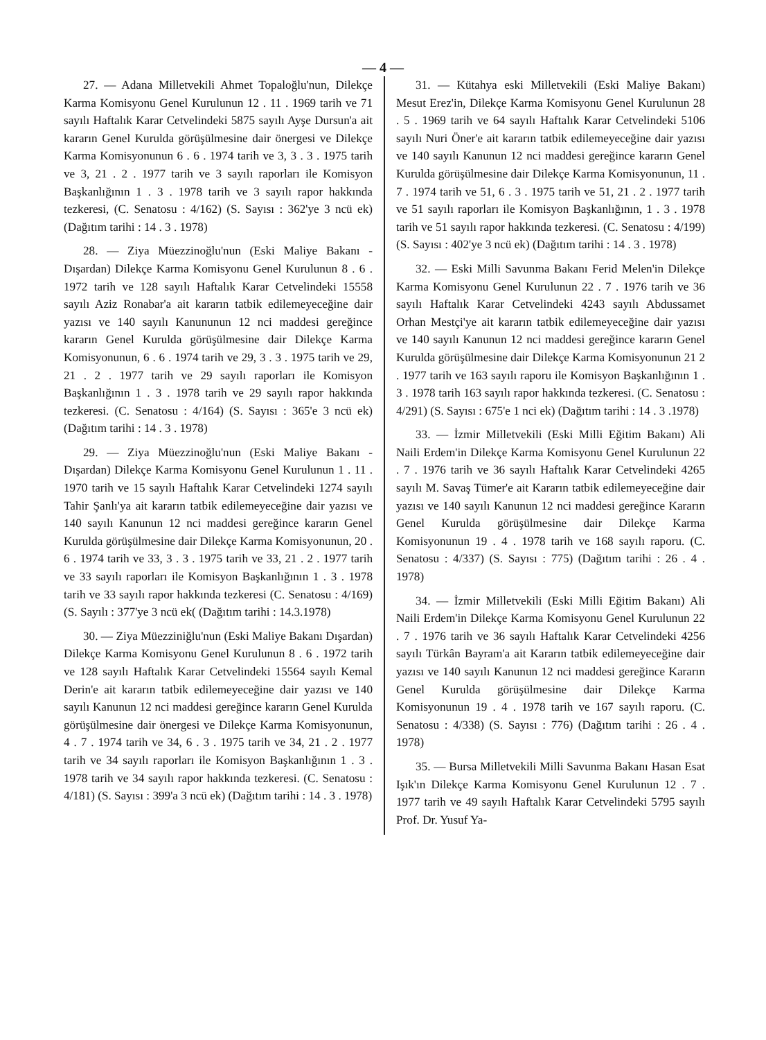— 4 —
27. — Adana Milletvekili Ahmet Topaloğlu'nun, Dilekçe Karma Komisyonu Genel Kurulunun 12 . 11 . 1969 tarih ve 71 sayılı Haftalık Karar Cetvelindeki 5875 sayılı Ayşe Dursun'a ait kararın Genel Kurulda görüşülmesine dair önergesi ve Dilekçe Karma Komisyonunun 6 . 6 . 1974 tarih ve 3, 3 . 3 . 1975 tarih ve 3, 21 . 2 . 1977 tarih ve 3 sayılı raporları ile Komisyon Başkanlığının 1 . 3 . 1978 tarih ve 3 sayılı rapor hakkında tezkeresi, (C. Senatosu : 4/162) (S. Sayısı : 362'ye 3 ncü ek) (Dağıtım tarihi : 14 . 3 . 1978)
28. — Ziya Müezzinoğlu'nun (Eski Maliye Bakanı - Dışardan) Dilekçe Karma Komisyonu Genel Kurulunun 8 . 6 . 1972 tarih ve 128 sayılı Haftalık Karar Cetvelindeki 15558 sayılı Aziz Ronabar'a ait kararın tatbik edilemeyeceğine dair yazısı ve 140 sayılı Kanununun 12 nci maddesi gereğince kararın Genel Kurulda görüşülmesine dair Dilekçe Karma Komisyonunun, 6 . 6 . 1974 tarih ve 29, 3 . 3 . 1975 tarih ve 29, 21 . 2 . 1977 tarih ve 29 sayılı raporları ile Komisyon Başkanlığının 1 . 3 . 1978 tarih ve 29 sayılı rapor hakkında tezkeresi. (C. Senatosu : 4/164) (S. Sayısı : 365'e 3 ncü ek) (Dağıtım tarihi : 14 . 3 . 1978)
29. — Ziya Müezzinoğlu'nun (Eski Maliye Bakanı - Dışardan) Dilekçe Karma Komisyonu Genel Kurulunun 1 . 11 . 1970 tarih ve 15 sayılı Haftalık Karar Cetvelindeki 1274 sayılı Tahir Şanlı'ya ait kararın tatbik edilemeyeceğine dair yazısı ve 140 sayılı Kanunun 12 nci maddesi gereğince kararın Genel Kurulda görüşülmesine dair Dilekçe Karma Komisyonunun, 20 . 6 . 1974 tarih ve 33, 3 . 3 . 1975 tarih ve 33, 21 . 2 . 1977 tarih ve 33 sayılı raporları ile Komisyon Başkanlığının 1 . 3 . 1978 tarih ve 33 sayılı rapor hakkında tezkeresi (C. Senatosu : 4/169) (S. Sayılı : 377'ye 3 ncü ek( (Dağıtım tarihi : 14.3.1978)
30. — Ziya Müezziniğlu'nun (Eski Maliye Bakanı Dışardan) Dilekçe Karma Komisyonu Genel Kurulunun 8 . 6 . 1972 tarih ve 128 sayılı Haftalık Karar Cetvelindeki 15564 sayılı Kemal Derin'e ait kararın tatbik edilemeyeceğine dair yazısı ve 140 sayılı Kanunun 12 nci maddesi gereğince kararın Genel Kurulda görüşülmesine dair önergesi ve Dilekçe Karma Komisyonunun, 4 . 7 . 1974 tarih ve 34, 6 . 3 . 1975 tarih ve 34, 21 . 2 . 1977 tarih ve 34 sayılı raporları ile Komisyon Başkanlığının 1 . 3 . 1978 tarih ve 34 sayılı rapor hakkında tezkeresi. (C. Senatosu : 4/181) (S. Sayısı : 399'a 3 ncü ek) (Dağıtım tarihi : 14 . 3 . 1978)
31. — Kütahya eski Milletvekili (Eski Maliye Bakanı) Mesut Erez'in, Dilekçe Karma Komisyonu Genel Kurulunun 28 . 5 . 1969 tarih ve 64 sayılı Haftalık Karar Cetvelindeki 5106 sayılı Nuri Öner'e ait kararın tatbik edilemeyeceğine dair yazısı ve 140 sayılı Kanunun 12 nci maddesi gereğince kararın Genel Kurulda görüşülmesine dair Dilekçe Karma Komisyonunun, 11 . 7 . 1974 tarih ve 51, 6 . 3 . 1975 tarih ve 51, 21 . 2 . 1977 tarih ve 51 sayılı raporları ile Komisyon Başkanlığının, 1 . 3 . 1978 tarih ve 51 sayılı rapor hakkında tezkeresi. (C. Senatosu : 4/199) (S. Sayısı : 402'ye 3 ncü ek) (Dağıtım tarihi : 14 . 3 . 1978)
32. — Eski Milli Savunma Bakanı Ferid Melen'in Dilekçe Karma Komisyonu Genel Kurulunun 22 . 7 . 1976 tarih ve 36 sayılı Haftalık Karar Cetvelindeki 4243 sayılı Abdussamet Orhan Mestçi'ye ait kararın tatbik edilemeyeceğine dair yazısı ve 140 sayılı Kanunun 12 nci maddesi gereğince kararın Genel Kurulda görüşülmesine dair Dilekçe Karma Komisyonunun 21 2 . 1977 tarih ve 163 sayılı raporu ile Komisyon Başkanlığının 1 . 3 . 1978 tarih 163 sayılı rapor hakkında tezkeresi. (C. Senatosu : 4/291) (S. Sayısı : 675'e 1 nci ek) (Dağıtım tarihi : 14 . 3 .1978)
33. — İzmir Milletvekili (Eski Milli Eğitim Bakanı) Ali Naili Erdem'in Dilekçe Karma Komisyonu Genel Kurulunun 22 . 7 . 1976 tarih ve 36 sayılı Haftalık Karar Cetvelindeki 4265 sayılı M. Savaş Tümer'e ait Kararın tatbik edilemeyeceğine dair yazısı ve 140 sayılı Kanunun 12 nci maddesi gereğince Kararın Genel Kurulda görüşülmesine dair Dilekçe Karma Komisyonunun 19 . 4 . 1978 tarih ve 168 sayılı raporu. (C. Senatosu : 4/337) (S. Sayısı : 775) (Dağıtım tarihi : 26 . 4 . 1978)
34. — İzmir Milletvekili (Eski Milli Eğitim Bakanı) Ali Naili Erdem'in Dilekçe Karma Komisyonu Genel Kurulunun 22 . 7 . 1976 tarih ve 36 sayılı Haftalık Karar Cetvelindeki 4256 sayılı Türkân Bayram'a ait Kararın tatbik edilemeyeceğine dair yazısı ve 140 sayılı Kanunun 12 nci maddesi gereğince Kararın Genel Kurulda görüşülmesine dair Dilekçe Karma Komisyonunun 19 . 4 . 1978 tarih ve 167 sayılı raporu. (C. Senatosu : 4/338) (S. Sayısı : 776) (Dağıtım tarihi : 26 . 4 . 1978)
35. — Bursa Milletvekili Milli Savunma Bakanı Hasan Esat Işık'ın Dilekçe Karma Komisyonu Genel Kurulunun 12 . 7 . 1977 tarih ve 49 sayılı Haftalık Karar Cetvelindeki 5795 sayılı Prof. Dr. Yusuf Ya-